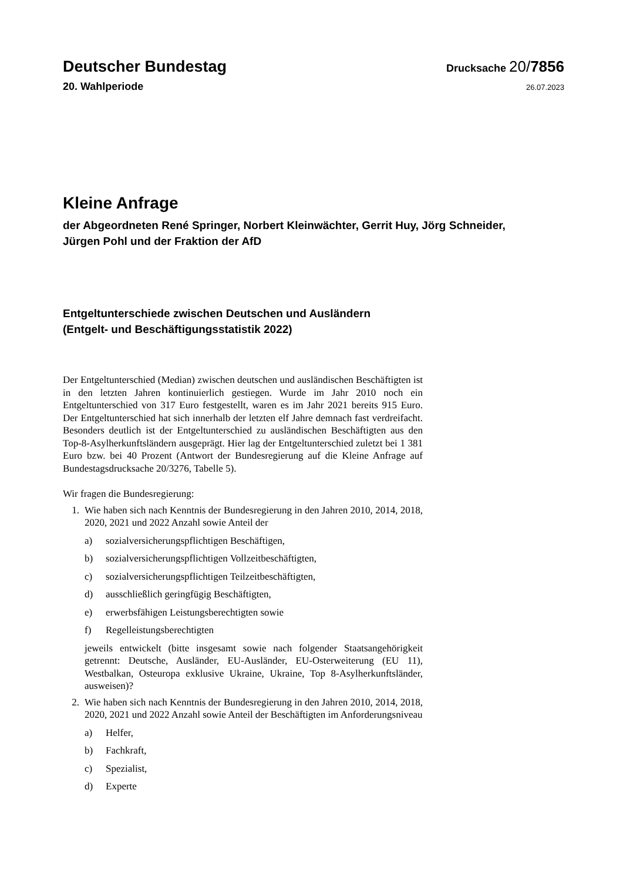Deutscher Bundestag
Drucksache 20/7856
20. Wahlperiode
26.07.2023
Kleine Anfrage
der Abgeordneten René Springer, Norbert Kleinwächter, Gerrit Huy, Jörg Schneider, Jürgen Pohl und der Fraktion der AfD
Entgeltunterschiede zwischen Deutschen und Ausländern
(Entgelt- und Beschäftigungsstatistik 2022)
Der Entgeltunterschied (Median) zwischen deutschen und ausländischen Beschäftigten ist in den letzten Jahren kontinuierlich gestiegen. Wurde im Jahr 2010 noch ein Entgeltunterschied von 317 Euro festgestellt, waren es im Jahr 2021 bereits 915 Euro. Der Entgeltunterschied hat sich innerhalb der letzten elf Jahre demnach fast verdreifacht. Besonders deutlich ist der Entgeltunterschied zu ausländischen Beschäftigten aus den Top-8-Asylherkunftsländern ausgeprägt. Hier lag der Entgeltunterschied zuletzt bei 1 381 Euro bzw. bei 40 Prozent (Antwort der Bundesregierung auf die Kleine Anfrage auf Bundestagsdrucksache 20/3276, Tabelle 5).
Wir fragen die Bundesregierung:
1. Wie haben sich nach Kenntnis der Bundesregierung in den Jahren 2010, 2014, 2018, 2020, 2021 und 2022 Anzahl sowie Anteil der
a) sozialversicherungspflichtigen Beschäftigen,
b) sozialversicherungspflichtigen Vollzeitbeschäftigten,
c) sozialversicherungspflichtigen Teilzeitbeschäftigten,
d) ausschließlich geringfügig Beschäftigten,
e) erwerbsfähigen Leistungsberechtigten sowie
f) Regelleistungsberechtigten
jeweils entwickelt (bitte insgesamt sowie nach folgender Staatsangehörigkeit getrennt: Deutsche, Ausländer, EU-Ausländer, EU-Osterweiterung (EU 11), Westbalkan, Osteuropa exklusive Ukraine, Ukraine, Top 8-Asylherkunftsländer, ausweisen)?
2. Wie haben sich nach Kenntnis der Bundesregierung in den Jahren 2010, 2014, 2018, 2020, 2021 und 2022 Anzahl sowie Anteil der Beschäftigten im Anforderungsniveau
a) Helfer,
b) Fachkraft,
c) Spezialist,
d) Experte